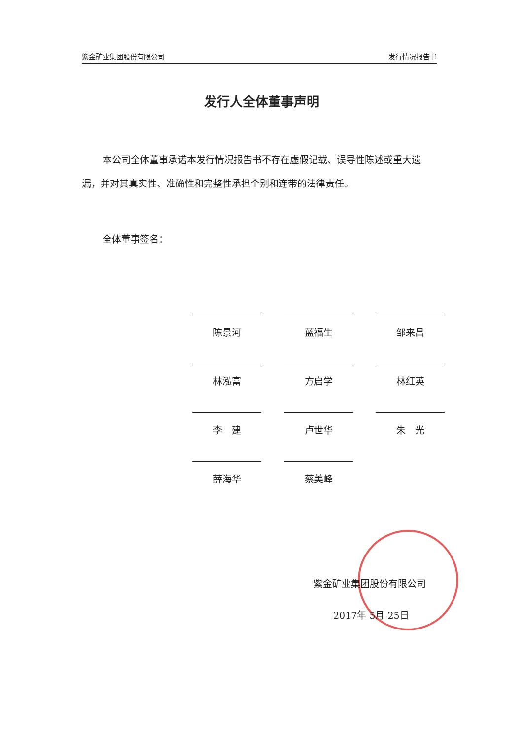紫金矿业集团股份有限公司 发行情况报告书
发行人全体董事声明
本公司全体董事承诺本发行情况报告书不存在虚假记载、误导性陈述或重大遗漏，并对其真实性、准确性和完整性承担个别和连带的法律责任。
全体董事签名：
陈景河
蓝福生
邹来昌
林泓富
方启学
林红英
李　建
卢世华
朱　光
薛海华
蔡美峰
紫金矿业集团股份有限公司
2017年 5月 25日